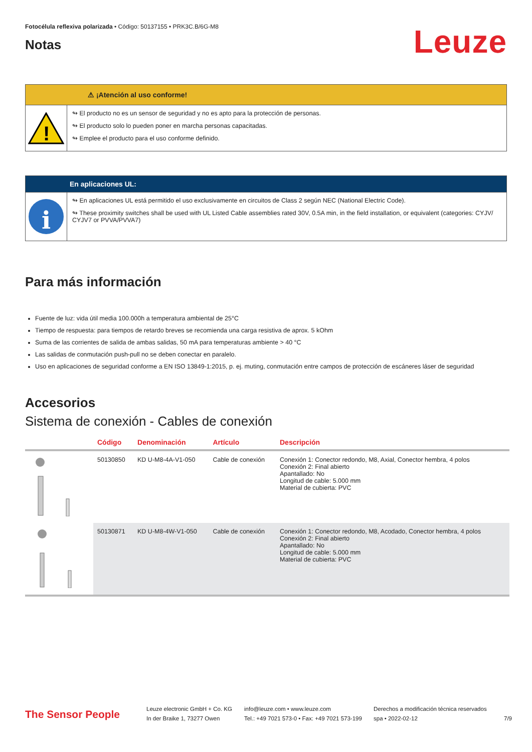Fotocélula reflexiva polarizada • Código: 50137155 • PRK3C.B/6G-M8
Notas
Leuze
⚠ ¡Atención al uso conforme!
!
↬ El producto no es un sensor de seguridad y no es apto para la protección de personas.
↬ El producto solo lo pueden poner en marcha personas capacitadas.
↬ Emplee el producto para el uso conforme definido.
En aplicaciones UL:
i
↬ En aplicaciones UL está permitido el uso exclusivamente en circuitos de Class 2 según NEC (National Electric Code).
↬ These proximity switches shall be used with UL Listed Cable assemblies rated 30V, 0.5A min, in the field installation, or equivalent (categories: CYJV/ CYJV7 or PVVA/PVVA7)
Para más información
Fuente de luz: vida útil media 100.000h a temperatura ambiental de 25°C
Tiempo de respuesta: para tiempos de retardo breves se recomienda una carga resistiva de aprox. 5 kOhm
Suma de las corrientes de salida de ambas salidas, 50 mA para temperaturas ambiente > 40 °C
Las salidas de conmutación push-pull no se deben conectar en paralelo.
Uso en aplicaciones de seguridad conforme a EN ISO 13849-1:2015, p. ej. muting, conmutación entre campos de protección de escáneres láser de seguridad
Accesorios
Sistema de conexión - Cables de conexión
| | Código | Denominación | Artículo | Descripción |
| --- | --- | --- | --- | --- |
| | 50130850 | KD U-M8-4A-V1-050 | Cable de conexión | Conexión 1: Conector redondo, M8, Axial, Conector hembra, 4 polos Conexión 2: Final abierto Apantallado: No Longitud de cable: 5.000 mm Material de cubierta: PVC |
| | 50130871 | KD U-M8-4W-V1-050 | Cable de conexión | Conexión 1: Conector redondo, M8, Acodado, Conector hembra, 4 polos Conexión 2: Final abierto Apantallado: No Longitud de cable: 5.000 mm Material de cubierta: PVC |
The Sensor People
Leuze electronic GmbH + Co. KG
In der Braike 1, 73277 Owen
info@leuze.com • www.leuze.com
Tel.: +49 7021 573-0 • Fax: +49 7021 573-199
Derechos a modificación técnica reservados
spa • 2022-02-12
7/9